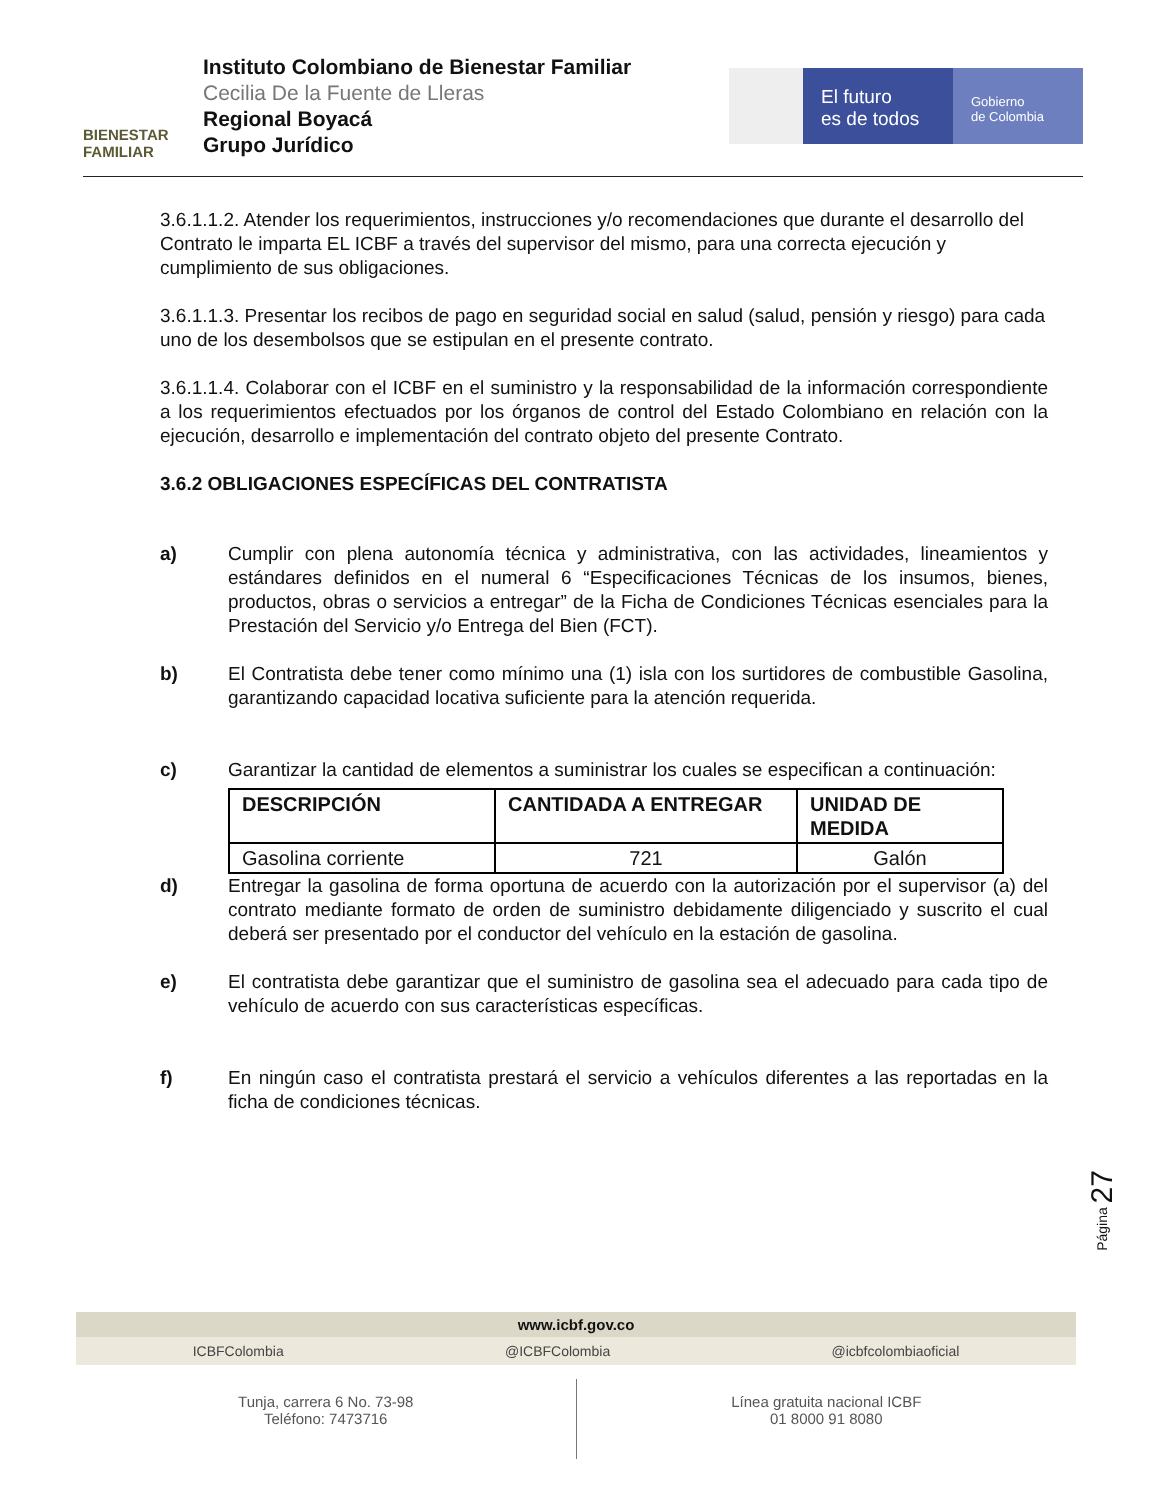BIENESTAR
FAMILIAR
Instituto Colombiano de Bienestar Familiar
Cecilia De la Fuente de Lleras
Regional Boyacá
Grupo Jurídico
El futuro
es de todos
Gobierno
de Colombia
3.6.1.1.2. Atender los requerimientos, instrucciones y/o recomendaciones que durante el desarrollo del Contrato le imparta EL ICBF a través del supervisor del mismo, para una correcta ejecución y cumplimiento de sus obligaciones.
3.6.1.1.3. Presentar los recibos de pago en seguridad social en salud (salud, pensión y riesgo) para cada uno de los desembolsos que se estipulan en el presente contrato.
3.6.1.1.4. Colaborar con el ICBF en el suministro y la responsabilidad de la información correspondiente a los requerimientos efectuados por los órganos de control del Estado Colombiano en relación con la ejecución, desarrollo e implementación del contrato objeto del presente Contrato.
3.6.2 OBLIGACIONES ESPECÍFICAS DEL CONTRATISTA
a) Cumplir con plena autonomía técnica y administrativa, con las actividades, lineamientos y estándares definidos en el numeral 6 “Especificaciones Técnicas de los insumos, bienes, productos, obras o servicios a entregar” de la Ficha de Condiciones Técnicas esenciales para la Prestación del Servicio y/o Entrega del Bien (FCT).
b) El Contratista debe tener como mínimo una (1) isla con los surtidores de combustible Gasolina, garantizando capacidad locativa suficiente para la atención requerida.
c) Garantizar la cantidad de elementos a suministrar los cuales se especifican a continuación:
| DESCRIPCIÓN | CANTIDADA A ENTREGAR | UNIDAD DE MEDIDA |
| --- | --- | --- |
| Gasolina corriente | 721 | Galón |
d) Entregar la gasolina de forma oportuna de acuerdo con la autorización por el supervisor (a) del contrato mediante formato de orden de suministro debidamente diligenciado y suscrito el cual deberá ser presentado por el conductor del vehículo en la estación de gasolina.
e) El contratista debe garantizar que el suministro de gasolina sea el adecuado para cada tipo de vehículo de acuerdo con sus características específicas.
f) En ningún caso el contratista prestará el servicio a vehículos diferentes a las reportadas en la ficha de condiciones técnicas.
Página 27
www.icbf.gov.co
ICBFColombia @ICBFColombia @icbfcolombiaoficial
Tunja, carrera 6 No. 73-98
Teléfono: 7473716
Línea gratuita nacional ICBF
01 8000 91 8080